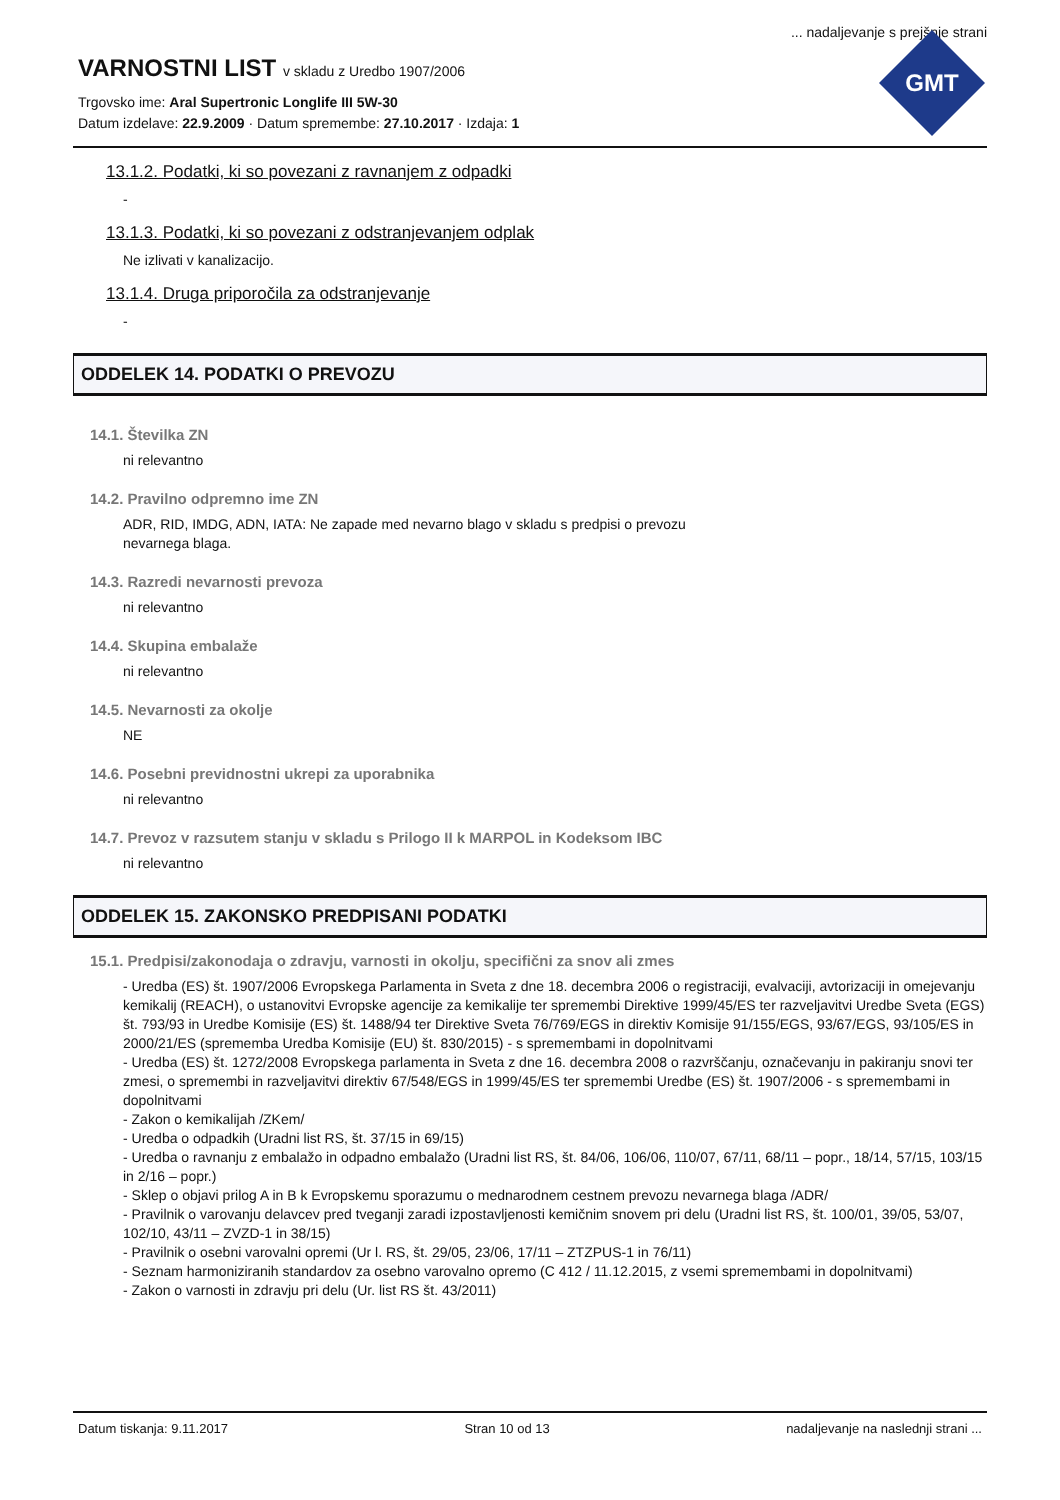... nadaljevanje s prejšnje strani
VARNOSTNI LIST v skladu z Uredbo 1907/2006
Trgovsko ime: Aral Supertronic Longlife III 5W-30
Datum izdelave: 22.9.2009 · Datum spremembe: 27.10.2017 · Izdaja: 1
GMT
13.1.2. Podatki, ki so povezani z ravnanjem z odpadki
-
13.1.3. Podatki, ki so povezani z odstranjevanjem odplak
Ne izlivati v kanalizacijo.
13.1.4. Druga priporočila za odstranjevanje
-
ODDELEK 14. PODATKI O PREVOZU
14.1. Številka ZN
ni relevantno
14.2. Pravilno odpremno ime ZN
ADR, RID, IMDG, ADN, IATA: Ne zapade med nevarno blago v skladu s predpisi o prevozu
nevarnega blaga.
14.3. Razredi nevarnosti prevoza
ni relevantno
14.4. Skupina embalaže
ni relevantno
14.5. Nevarnosti za okolje
NE
14.6. Posebni previdnostni ukrepi za uporabnika
ni relevantno
14.7. Prevoz v razsutem stanju v skladu s Prilogo II k MARPOL in Kodeksom IBC
ni relevantno
ODDELEK 15. ZAKONSKO PREDPISANI PODATKI
15.1. Predpisi/zakonodaja o zdravju, varnosti in okolju, specifični za snov ali zmes
- Uredba (ES) št. 1907/2006 Evropskega Parlamenta in Sveta z dne 18. decembra 2006 o registraciji, evalvaciji, avtorizaciji in omejevanju kemikalij (REACH), o ustanovitvi Evropske agencije za kemikalije ter spremembi Direktive 1999/45/ES ter razveljavitvi Uredbe Sveta (EGS) št. 793/93 in Uredbe Komisije (ES) št. 1488/94 ter Direktive Sveta 76/769/EGS in direktiv Komisije 91/155/EGS, 93/67/EGS, 93/105/ES in 2000/21/ES (sprememba Uredba Komisije (EU) št. 830/2015) - s spremembami in dopolnitvami
- Uredba (ES) št. 1272/2008 Evropskega parlamenta in Sveta z dne 16. decembra 2008 o razvrščanju, označevanju in pakiranju snovi ter zmesi, o spremembi in razveljavitvi direktiv 67/548/EGS in 1999/45/ES ter spremembi Uredbe (ES) št. 1907/2006 - s spremembami in dopolnitvami
- Zakon o kemikalijah /ZKem/
- Uredba o odpadkih (Uradni list RS, št. 37/15 in 69/15)
- Uredba o ravnanju z embalažo in odpadno embalažo (Uradni list RS, št. 84/06, 106/06, 110/07, 67/11, 68/11 – popr., 18/14, 57/15, 103/15 in 2/16 – popr.)
- Sklep o objavi prilog A in B k Evropskemu sporazumu o mednarodnem cestnem prevozu nevarnega blaga /ADR/
- Pravilnik o varovanju delavcev pred tveganji zaradi izpostavljenosti kemičnim snovem pri delu (Uradni list RS, št. 100/01, 39/05, 53/07, 102/10, 43/11 – ZVZD-1 in 38/15)
- Pravilnik o osebni varovalni opremi (Ur l. RS, št. 29/05, 23/06, 17/11 – ZTZPUS-1 in 76/11)
- Seznam harmoniziranih standardov za osebno varovalno opremo (C 412 / 11.12.2015, z vsemi spremembami in dopolnitvami)
- Zakon o varnosti in zdravju pri delu (Ur. list RS št. 43/2011)
Datum tiskanja: 9.11.2017 Stran 10 od 13 nadaljevanje na naslednji strani ...